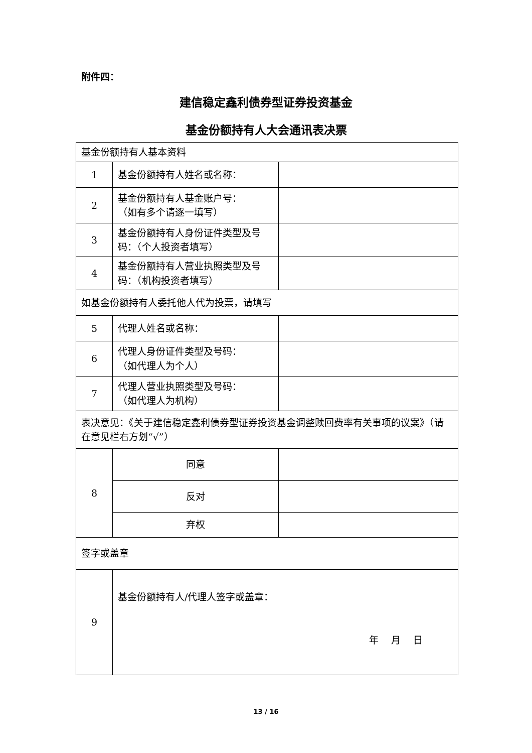附件四：
建信稳定鑫利债券型证券投资基金
基金份额持有人大会通讯表决票
| 基金份额持有人基本资料 | | |
| 1 | 基金份额持有人姓名或名称： | |
| 2 | 基金份额持有人基金账户号： （如有多个请逐一填写） | |
| 3 | 基金份额持有人身份证件类型及号码：（个人投资者填写） | |
| 4 | 基金份额持有人营业执照类型及号码：（机构投资者填写） | |
| 如基金份额持有人委托他人代为投票，请填写 | | |
| 5 | 代理人姓名或名称： | |
| 6 | 代理人身份证件类型及号码： （如代理人为个人） | |
| 7 | 代理人营业执照类型及号码： （如代理人为机构） | |
| 表决意见：《关于建信稳定鑫利债券型证券投资基金调整赎回费率有关事项的议案》（请在意见栏右方划“√”） | | |
| 8 | 同意 | |
| | 反对 | |
| | 弃权 | |
| 签字或盖章 | | |
| 9 | 基金份额持有人/代理人签字或盖章： 年 月 日 | |
13 / 16